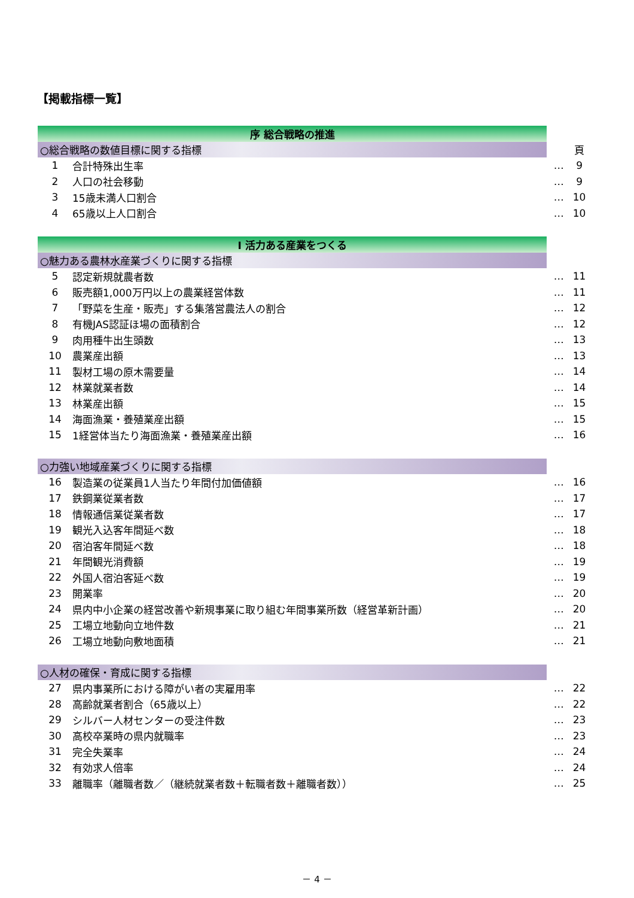【掲載指標一覧】
| 序 総合戦略の推進 | | | |
| ○総合戦略の数値目標に関する指標 | | | 頁 |
| 1 | 合計特殊出生率 | … | 9 |
| 2 | 人口の社会移動 | … | 9 |
| 3 | 15歳未満人口割合 | … | 10 |
| 4 | 65歳以上人口割合 | … | 10 |
| Ⅰ 活力ある産業をつくる | | | |
| ○魅力ある農林水産業づくりに関する指標 | | | |
| 5 | 認定新規就農者数 | … | 11 |
| 6 | 販売額1,000万円以上の農業経営体数 | … | 11 |
| 7 | 「野菜を生産・販売」する集落営農法人の割合 | … | 12 |
| 8 | 有機JAS認証ほ場の面積割合 | … | 12 |
| 9 | 肉用種牛出生頭数 | … | 13 |
| 10 | 農業産出額 | … | 13 |
| 11 | 製材工場の原木需要量 | … | 14 |
| 12 | 林業就業者数 | … | 14 |
| 13 | 林業産出額 | … | 15 |
| 14 | 海面漁業・養殖業産出額 | … | 15 |
| 15 | 1経営体当たり海面漁業・養殖業産出額 | … | 16 |
| ○力強い地域産業づくりに関する指標 | | | |
| 16 | 製造業の従業員1人当たり年間付加価値額 | … | 16 |
| 17 | 鉄鋼業従業者数 | … | 17 |
| 18 | 情報通信業従業者数 | … | 17 |
| 19 | 観光入込客年間延べ数 | … | 18 |
| 20 | 宿泊客年間延べ数 | … | 18 |
| 21 | 年間観光消費額 | … | 19 |
| 22 | 外国人宿泊客延べ数 | … | 19 |
| 23 | 開業率 | … | 20 |
| 24 | 県内中小企業の経営改善や新規事業に取り組む年間事業所数（経営革新計画） | … | 20 |
| 25 | 工場立地動向立地件数 | … | 21 |
| 26 | 工場立地動向敷地面積 | … | 21 |
| ○人材の確保・育成に関する指標 | | | |
| 27 | 県内事業所における障がい者の実雇用率 | … | 22 |
| 28 | 高齢就業者割合（65歳以上） | … | 22 |
| 29 | シルバー人材センターの受注件数 | … | 23 |
| 30 | 高校卒業時の県内就職率 | … | 23 |
| 31 | 完全失業率 | … | 24 |
| 32 | 有効求人倍率 | … | 24 |
| 33 | 離職率（離職者数／（継続就業者数＋転職者数＋離職者数）） | … | 25 |
－ 4 －